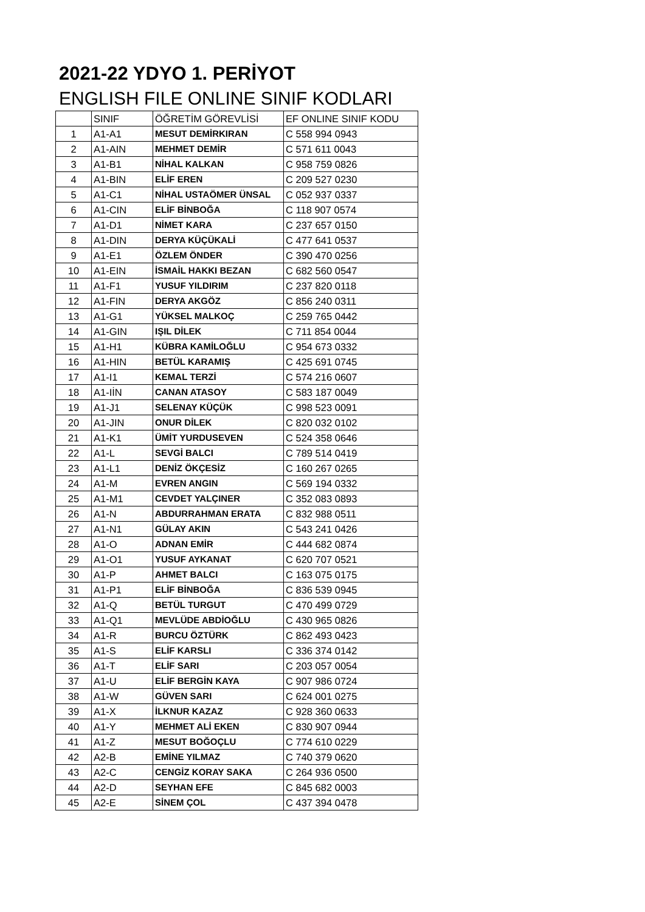2021-22 YDYO 1. PERİYOT
ENGLISH FILE ONLINE SINIF KODLARI
| | SINIF | ÖĞRETİM GÖREVLİSİ | EF ONLINE SINIF KODU |
| 1 | A1-A1 | MESUT DEMİRKIRAN | C 558 994 0943 |
| 2 | A1-AIN | MEHMET DEMİR | C 571 611 0043 |
| 3 | A1-B1 | NİHAL KALKAN | C 958 759 0826 |
| 4 | A1-BIN | ELİF EREN | C 209 527 0230 |
| 5 | A1-C1 | NİHAL USTAÖMER ÜNSAL | C 052 937 0337 |
| 6 | A1-CIN | ELİF BİNBOĞA | C 118 907 0574 |
| 7 | A1-D1 | NİMET KARA | C 237 657 0150 |
| 8 | A1-DIN | DERYA KÜÇÜKALİ | C 477 641 0537 |
| 9 | A1-E1 | ÖZLEM ÖNDER | C 390 470 0256 |
| 10 | A1-EIN | İSMAİL HAKKI BEZAN | C 682 560 0547 |
| 11 | A1-F1 | YUSUF YILDIRIM | C 237 820 0118 |
| 12 | A1-FIN | DERYA AKGÖZ | C 856 240 0311 |
| 13 | A1-G1 | YÜKSEL MALKOÇ | C 259 765 0442 |
| 14 | A1-GIN | IŞIL DİLEK | C 711 854 0044 |
| 15 | A1-H1 | KÜBRA KAMİLOĞLU | C 954 673 0332 |
| 16 | A1-HIN | BETÜL KARAMIŞ | C 425 691 0745 |
| 17 | A1-I1 | KEMAL TERZİ | C 574 216 0607 |
| 18 | A1-IİN | CANAN ATASOY | C 583 187 0049 |
| 19 | A1-J1 | SELENAY KÜÇÜK | C 998 523 0091 |
| 20 | A1-JIN | ONUR DİLEK | C 820 032 0102 |
| 21 | A1-K1 | ÜMİT YURDUSEVEN | C 524 358 0646 |
| 22 | A1-L | SEVGİ BALCI | C 789 514 0419 |
| 23 | A1-L1 | DENİZ ÖKÇESİZ | C 160 267 0265 |
| 24 | A1-M | EVREN ANGIN | C 569 194 0332 |
| 25 | A1-M1 | CEVDET YALÇINER | C 352 083 0893 |
| 26 | A1-N | ABDURRAHMAN ERATA | C 832 988 0511 |
| 27 | A1-N1 | GÜLAY AKIN | C 543 241 0426 |
| 28 | A1-O | ADNAN EMİR | C 444 682 0874 |
| 29 | A1-O1 | YUSUF AYKANAT | C 620 707 0521 |
| 30 | A1-P | AHMET BALCI | C 163 075 0175 |
| 31 | A1-P1 | ELİF BİNBOĞA | C 836 539 0945 |
| 32 | A1-Q | BETÜL TURGUT | C 470 499 0729 |
| 33 | A1-Q1 | MEVLÜDE ABDİOĞLU | C 430 965 0826 |
| 34 | A1-R | BURCU ÖZTÜRK | C 862 493 0423 |
| 35 | A1-S | ELİF KARSLI | C 336 374 0142 |
| 36 | A1-T | ELİF SARI | C 203 057 0054 |
| 37 | A1-U | ELİF BERGİN KAYA | C 907 986 0724 |
| 38 | A1-W | GÜVEN SARI | C 624 001 0275 |
| 39 | A1-X | İLKNUR KAZAZ | C 928 360 0633 |
| 40 | A1-Y | MEHMET ALİ EKEN | C 830 907 0944 |
| 41 | A1-Z | MESUT BOĞOÇLU | C 774 610 0229 |
| 42 | A2-B | EMİNE YILMAZ | C 740 379 0620 |
| 43 | A2-C | CENGİZ KORAY SAKA | C 264 936 0500 |
| 44 | A2-D | SEYHAN EFE | C 845 682 0003 |
| 45 | A2-E | SİNEM ÇOL | C 437 394 0478 |